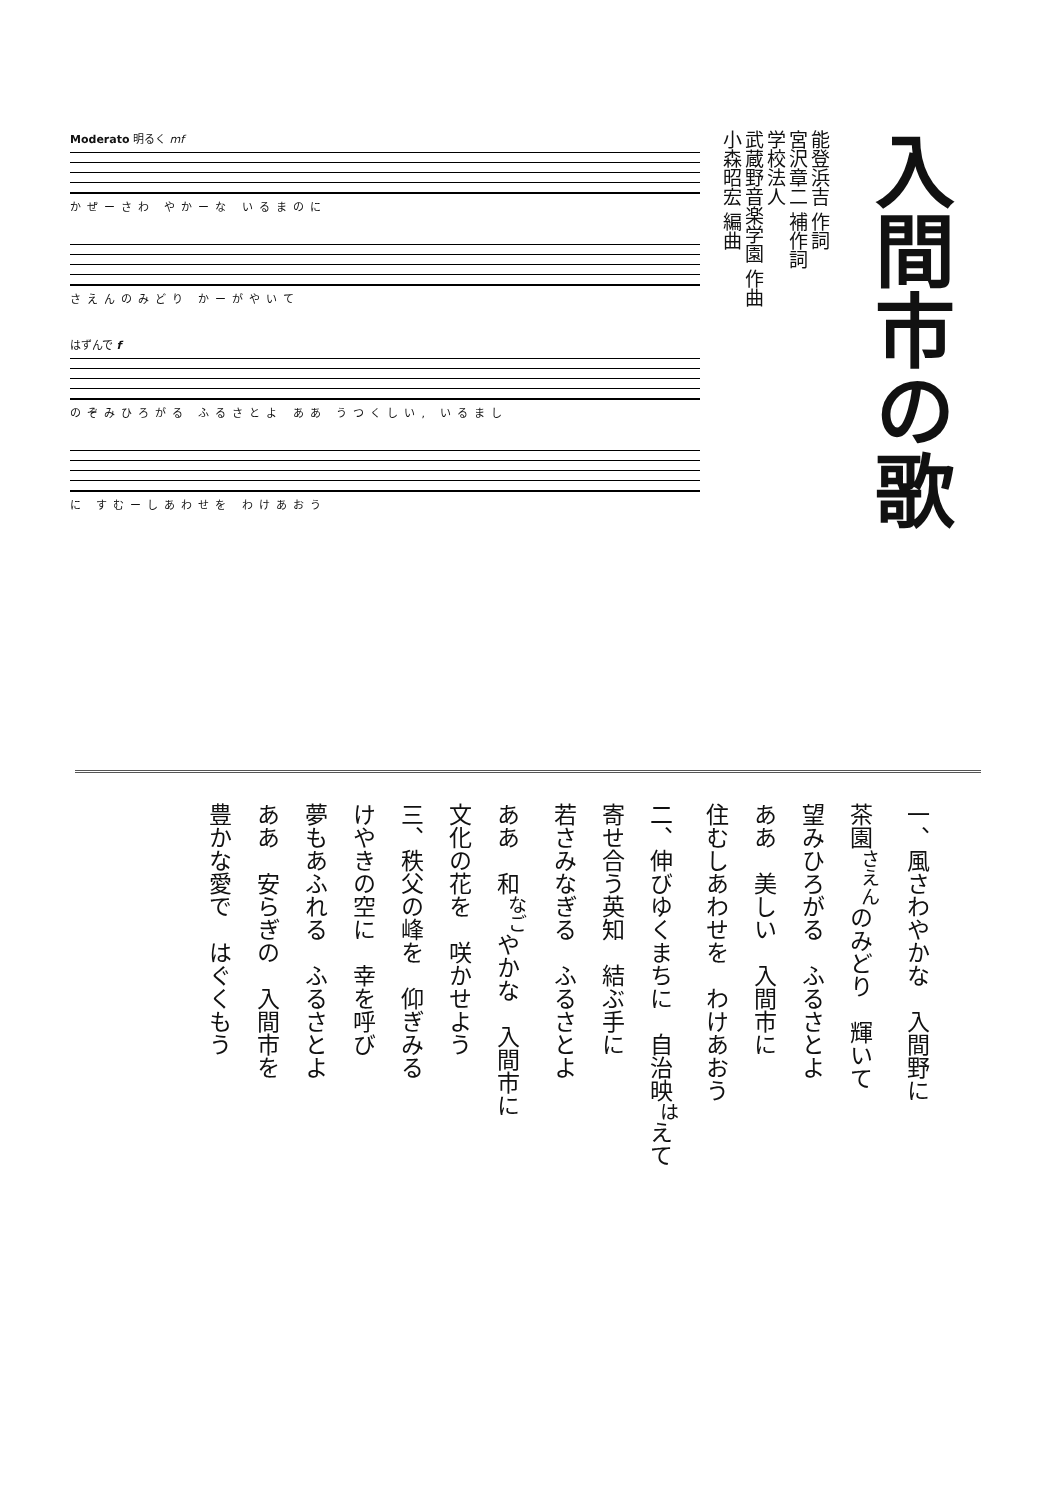入間市の歌
能登浜吉 作詞
宮沢章二 補作詞
学校法人
武蔵野音楽学園 作曲
小森昭宏 編曲
Moderato 明るく mf
かぜーさわ やかーな いるまのに
さえんのみどり かーがやいて
はずんで f
のぞみひろがる ふるさとよ ああ うつくしい, いるまし
に すむーしあわせを わけあおう
一、風さわやかな　入間野に
茶園<sup>さえん</sup>のみどり　輝いて
望みひろがる　ふるさとよ
ああ　美しい　入間市に
住むしあわせを　わけあおう
二、伸びゆくまちに　自治映<sup>は</sup>えて
寄せ合う英知　結ぶ手に
若さみなぎる　ふるさとよ
ああ　和<sup>なご</sup>やかな　入間市に
文化の花を　咲かせよう
三、秩父の峰を　仰ぎみる
けやきの空に　幸を呼び
夢もあふれる　ふるさとよ
ああ　安らぎの　入間市を
豊かな愛で　はぐくもう